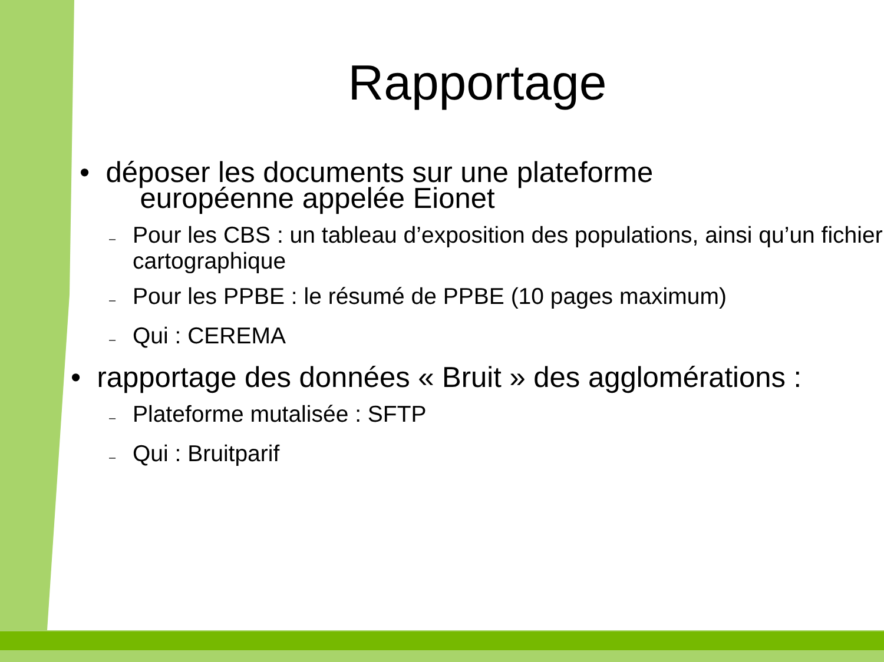Rapportage
• déposer les documents sur une plateforme
européenne appelée Eionet
– Pour les CBS : un tableau d’exposition des populations, ainsi qu’un fichier cartographique
– Pour les PPBE : le résumé de PPBE (10 pages maximum)
– Qui : CEREMA
• rapportage des données « Bruit » des agglomérations :
– Plateforme mutalisée : SFTP
– Qui : Bruitparif